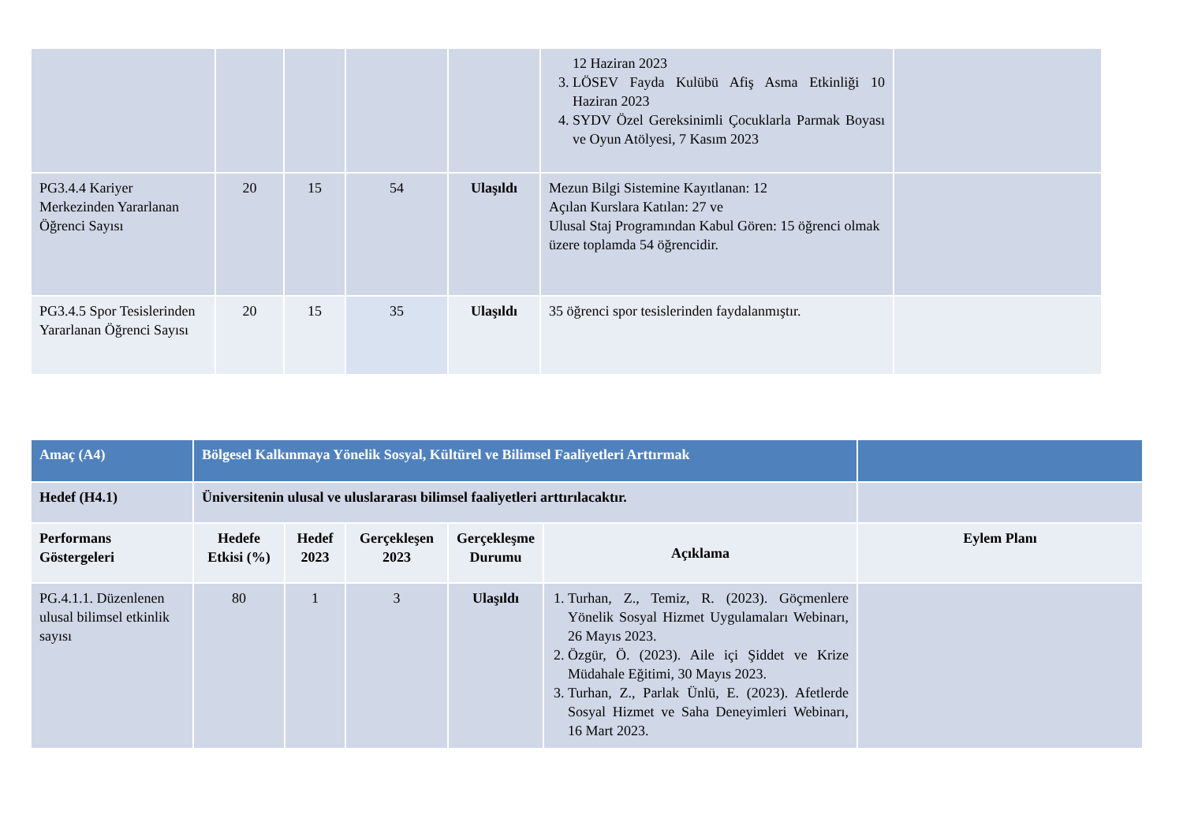| | | | | | 12 Haziran 2023 3. LÖSEV Fayda Kulübü Afiş Asma Etkinliği 10 Haziran 2023 4. SYDV Özel Gereksinimli Çocuklarla Parmak Boyası ve Oyun Atölyesi, 7 Kasım 2023 | |
| PG3.4.4 Kariyer Merkezinden Yararlanan Öğrenci Sayısı | 20 | 15 | 54 | Ulaşıldı | Mezun Bilgi Sistemine Kayıtlanan: 12 Açılan Kurslara Katılan: 27 ve Ulusal Staj Programından Kabul Gören: 15 öğrenci olmak üzere toplamda 54 öğrencidir. | |
| PG3.4.5 Spor Tesislerinden Yararlanan Öğrenci Sayısı | 20 | 15 | 35 | Ulaşıldı | 35 öğrenci spor tesislerinden faydalanmıştır. | |
| Amaç (A4) | Bölgesel Kalkınmaya Yönelik Sosyal, Kültürel ve Bilimsel Faaliyetleri Arttırmak | | | | | |
| Hedef (H4.1) | Üniversitenin ulusal ve uluslararası bilimsel faaliyetleri arttırılacaktır. | | | | | |
| Performans Göstergeleri | Hedefe Etkisi (%) | Hedef 2023 | Gerçekleşen 2023 | Gerçekleşme Durumu | Açıklama | Eylem Planı |
| PG.4.1.1. Düzenlenen ulusal bilimsel etkinlik sayısı | 80 | 1 | 3 | Ulaşıldı | 1. Turhan, Z., Temiz, R. (2023). Göçmenlere Yönelik Sosyal Hizmet Uygulamaları Webinarı, 26 Mayıs 2023. 2. Özgür, Ö. (2023). Aile içi Şiddet ve Krize Müdahale Eğitimi, 30 Mayıs 2023. 3. Turhan, Z., Parlak Ünlü, E. (2023). Afetlerde Sosyal Hizmet ve Saha Deneyimleri Webinarı, 16 Mart 2023. | |